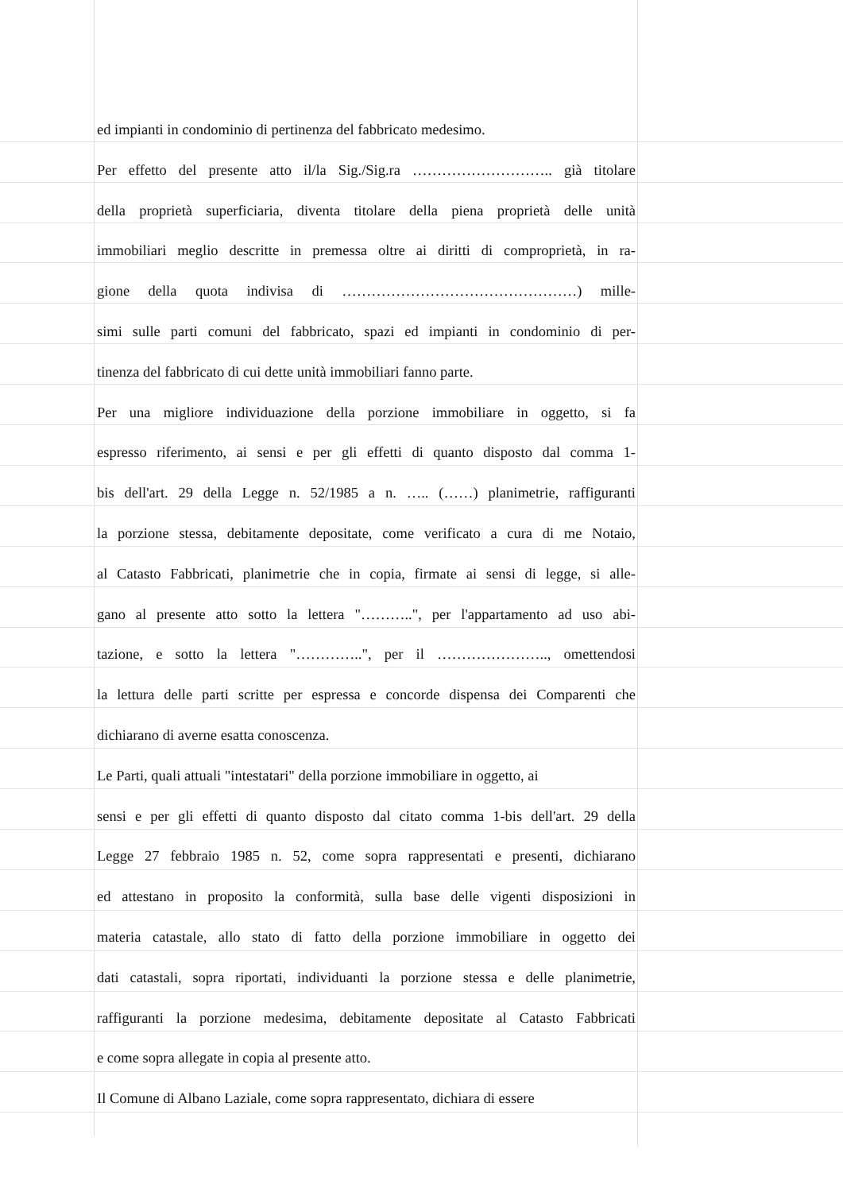ed impianti in condominio di pertinenza del fabbricato medesimo.
Per effetto del presente atto il/la Sig./Sig.ra ……………………….. già titolare
della proprietà superficiaria, diventa titolare della piena proprietà delle unità
immobiliari meglio descritte in premessa oltre ai diritti di comproprietà, in ra-
gione della quota indivisa di …………………………………………) mille-
simi sulle parti comuni del fabbricato, spazi ed impianti in condominio di per-
tinenza del fabbricato di cui dette unità immobiliari fanno parte.
Per una migliore individuazione della porzione immobiliare in oggetto, si fa
espresso riferimento, ai sensi e per gli effetti di quanto disposto dal comma 1-
bis dell'art. 29 della Legge n. 52/1985 a n. ….. (……) planimetrie, raffiguranti
la porzione stessa, debitamente depositate, come verificato a cura di me Notaio,
al Catasto Fabbricati, planimetrie che in copia, firmate ai sensi di legge, si alle-
gano al presente atto sotto la lettera "………..", per l'appartamento ad uso abi-
tazione, e sotto la lettera "…………..", per il ………………….., omettendosi
la lettura delle parti scritte per espressa e concorde dispensa dei Comparenti che
dichiarano di averne esatta conoscenza.
Le Parti, quali attuali "intestatari" della porzione immobiliare in oggetto, ai
sensi e per gli effetti di quanto disposto dal citato comma 1-bis dell'art. 29 della
Legge 27 febbraio 1985 n. 52, come sopra rappresentati e presenti, dichiarano
ed attestano in proposito la conformità, sulla base delle vigenti disposizioni in
materia catastale, allo stato di fatto della porzione immobiliare in oggetto dei
dati catastali, sopra riportati, individuanti la porzione stessa e delle planimetrie,
raffiguranti la porzione medesima, debitamente depositate al Catasto Fabbricati
e come sopra allegate in copia al presente atto.
Il Comune di Albano Laziale, come sopra rappresentato, dichiara di essere